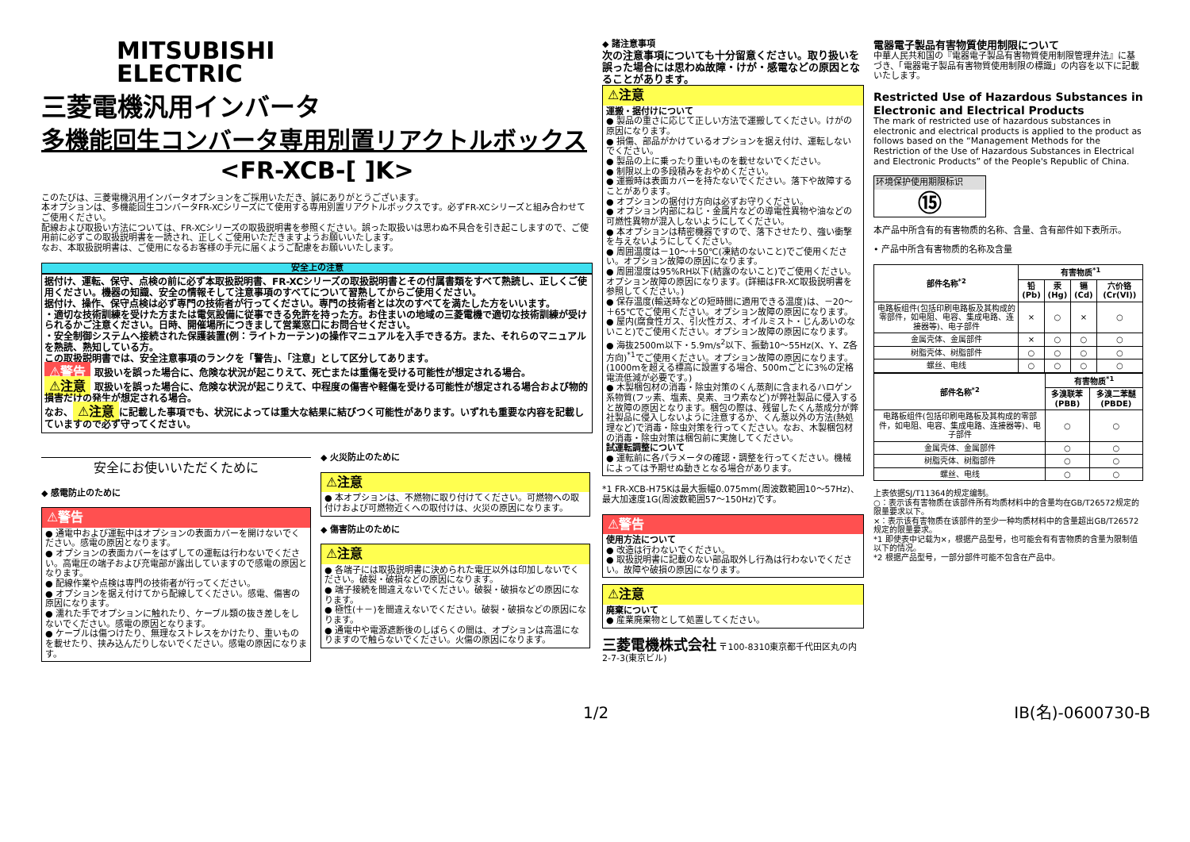MITSUBISHI
ELECTRIC
三菱電機汎用インバータ
多機能回生コンバータ専用別置リアクトルボックス
<FR-XCB-[ ]K>
このたびは、三菱電機汎用インバータオプションをご採用いただき、誠にありがとうございます。
本オプションは、多機能回生コンバータFR-XCシリーズにて使用する専用別置リアクトルボックスです。必ずFR-XCシリーズと組み合わせてご使用ください。
配線および取扱い方法については、FR-XCシリーズの取扱説明書を参照ください。誤った取扱いは思わぬ不具合を引き起こしますので、ご使用前に必ずこの取扱説明書を一読され、正しくご使用いただきますようお願いいたします。
なお、本取扱説明書は、ご使用になるお客様の手元に届くようご配慮をお願いいたします。
安全上の注意
据付け、運転、保守、点検の前に必ず本取扱説明書、FR-XCシリーズの取扱説明書とその付属書類をすべて熟読し、正しくご使用ください。機器の知識、安全の情報そして注意事項のすべてについて習熟してからご使用ください。
据付け、操作、保守点検は必ず専門の技術者が行ってください。専門の技術者とは次のすべてを満たした方をいいます。
・適切な技術訓練を受けた方または電気設備に従事できる免許を持った方。お住まいの地域の三菱電機で適切な技術訓練が受けられるかご注意ください。日時、開催場所につきまして営業窓口にお問合せください。
・安全制御システムへ接続された保護装置(例：ライトカーテン)の操作マニュアルを入手できる方。また、それらのマニュアルを熟読、熟知している方。
この取扱説明書では、安全注意事項のランクを「警告」、「注意」として区分してあります。
⚠警告 取扱いを誤った場合に、危険な状況が起こりえて、死亡または重傷を受ける可能性が想定される場合。
⚠注意 取扱いを誤った場合に、危険な状況が起こりえて、中程度の傷害や軽傷を受ける可能性が想定される場合および物的損害だけの発生が想定される場合。
なお、 ⚠注意 に記載した事項でも、状況によっては重大な結果に結びつく可能性があります。いずれも重要な内容を記載していますので必ず守ってください。
安全にお使いいただくために
◆ 感電防止のために
⚠警告
● 通電中および運転中はオプションの表面カバーを開けないでください。感電の原因となります。
● オプションの表面カバーをはずしての運転は行わないでください。高電圧の端子および充電部が露出していますので感電の原因となります。
● 配線作業や点検は専門の技術者が行ってください。
● オプションを据え付けてから配線してください。感電、傷害の原因になります。
● 濡れた手でオプションに触れたり、ケーブル類の抜き差しをしないでください。感電の原因となります。
● ケーブルは傷つけたり、無理なストレスをかけたり、重いものを載せたり、挟み込んだりしないでください。感電の原因になります。
◆ 火災防止のために
⚠注意
● 本オプションは、不燃物に取り付けてください。可燃物への取付けおよび可燃物近くへの取付けは、火災の原因になります。
◆ 傷害防止のために
⚠注意
● 各端子には取扱説明書に決められた電圧以外は印加しないでください。破裂・破損などの原因になります。
● 端子接続を間違えないでください。破裂・破損などの原因になります。
● 極性(＋－)を間違えないでください。破裂・破損などの原因になります。
● 通電中や電源遮断後のしばらくの間は、オプションは高温になりますので触らないでください。火傷の原因になります。
◆ 諸注意事項
次の注意事項についても十分留意ください。取り扱いを誤った場合には思わぬ故障・けが・感電などの原因となることがあります。
⚠注意
運搬・据付けについて
● 製品の重さに応じて正しい方法で運搬してください。けがの原因になります。
● 損傷、部品がかけているオプションを据え付け、運転しないでください。
● 製品の上に乗ったり重いものを載せないでください。
● 制限以上の多段積みをおやめください。
● 運搬時は表面カバーを持たないでください。落下や故障することがあります。
● オプションの据付け方向は必ずお守りください。
● オプション内部にねじ・金属片などの導電性異物や油などの可燃性異物が混入しないようにしてください。
● 本オプションは精密機器ですので、落下させたり、強い衝撃を与えないようにしてください。
● 周囲温度は－10～＋50℃(凍結のないこと)でご使用ください。オプション故障の原因になります。
● 周囲湿度は95%RH以下(結露のないこと)でご使用ください。オプション故障の原因になります。(詳細はFR-XC取扱説明書を参照してください。)
● 保存温度(輸送時などの短時間に適用できる温度)は、－20～＋65℃でご使用ください。オプション故障の原因になります。
● 屋内(腐食性ガス、引火性ガス、オイルミスト・じんあいのないこと)でご使用ください。オプション故障の原因になります。
● 海抜2500m以下・5.9m/s<sup>2</sup>以下、振動10～55Hz(X、Y、Z各方向)<sup>*1</sup>でご使用ください。オプション故障の原因になります。(1000mを超える標高に設置する場合、500mごとに3%の定格電流低減が必要です。)
● 木製梱包材の消毒・除虫対策のくん蒸剤に含まれるハロゲン系物質(フッ素、塩素、臭素、ヨウ素など)が弊社製品に侵入すると故障の原因となります。梱包の際は、残留したくん蒸成分が弊社製品に侵入しないように注意するか、くん蒸以外の方法(熱処理など)で消毒・除虫対策を行ってください。なお、木製梱包材の消毒・除虫対策は梱包前に実施してください。
試運転調整について
● 運転前に各パラメータの確認・調整を行ってください。機械によっては予期せぬ動きとなる場合があります。
*1 FR-XCB-H75Kは最大振幅0.075mm(周波数範囲10～57Hz)、最大加速度1G(周波数範囲57～150Hz)です。
⚠警告
使用方法について
● 改造は行わないでください。
● 取扱説明書に記載のない部品取外し行為は行わないでください。故障や破損の原因になります。
⚠注意
廃棄について
● 産業廃棄物として処置してください。
三菱電機株式会社 〒100-8310東京都千代田区丸の内2-7-3(東京ビル)
電器電子製品有害物質使用制限について
中華人民共和国の『電器電子製品有害物質使用制限管理弁法』に基づき、「電器電子製品有害物質使用制限の標識」の内容を以下に記載いたします。
Restricted Use of Hazardous Substances in Electronic and Electrical Products
The mark of restricted use of hazardous substances in electronic and electrical products is applied to the product as follows based on the “Management Methods for the Restriction of the Use of Hazardous Substances in Electrical and Electronic Products” of the People's Republic of China.
环境保护使用期限标识
⑮
本产品中所含有的有害物质的名称、含量、含有部件如下表所示。
• 产品中所含有害物质的名称及含量
| 部件名称<sup>*2</sup> | 有害物质<sup>*1</sup> | | | |
| --- | --- | --- | --- | --- |
| | 铅(Pb) | 汞(Hg) | 镉(Cd) | 六价铬(Cr(VI)) |
| 电路板组件(包括印刷电路板及其构成的零部件，如电阻、电容、集成电路、连接器等)、电子部件 | × | ○ | × | ○ |
| 金属壳体、金属部件 | × | ○ | ○ | ○ |
| 树脂壳体、树脂部件 | ○ | ○ | ○ | ○ |
| 螺丝、电线 | ○ | ○ | ○ | ○ |
| 部件名称<sup>*2</sup> | 有害物质<sup>*1</sup> | |
| --- | --- | --- |
| | 多溴联苯(PBB) | 多溴二苯醚(PBDE) |
| 电路板组件(包括印刷电路板及其构成的零部件，如电阻、电容、集成电路、连接器等)、电子部件 | ○ | ○ |
| 金属壳体、金属部件 | ○ | ○ |
| 树脂壳体、树脂部件 | ○ | ○ |
| 螺丝、电线 | ○ | ○ |
上表依据SJ/T11364的规定编制。
○：表示该有害物质在该部件所有均质材料中的含量均在GB/T26572规定的限量要求以下。
×：表示该有害物质在该部件的至少一种均质材料中的含量超出GB/T26572规定的限量要求。
*1 即使表中记载为×，根据产品型号，也可能会有有害物质的含量为限制值以下的情况。
*2 根据产品型号，一部分部件可能不包含在产品中。
1/2 IB(名)-0600730-B